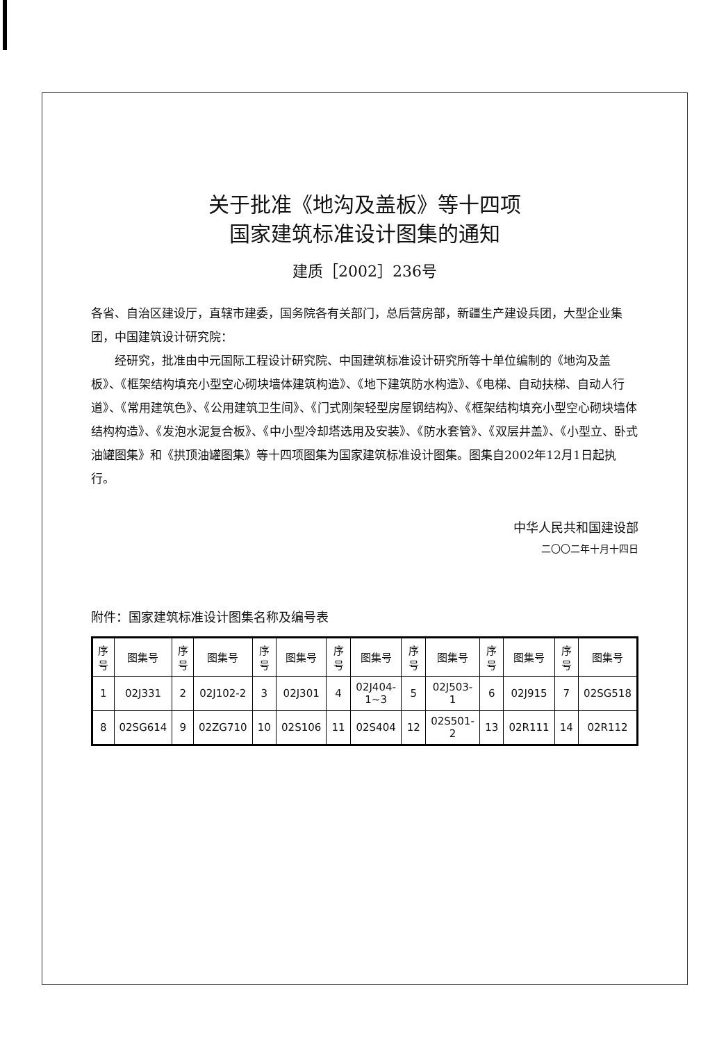关于批准《地沟及盖板》等十四项
国家建筑标准设计图集的通知
建质［2002］236号
各省、自治区建设厅，直辖市建委，国务院各有关部门，总后营房部，新疆生产建设兵团，大型企业集团，中国建筑设计研究院：
经研究，批准由中元国际工程设计研究院、中国建筑标准设计研究所等十单位编制的《地沟及盖板》、《框架结构填充小型空心砌块墙体建筑构造》、《地下建筑防水构造》、《电梯、自动扶梯、自动人行道》、《常用建筑色》、《公用建筑卫生间》、《门式刚架轻型房屋钢结构》、《框架结构填充小型空心砌块墙体结构构造》、《发泡水泥复合板》、《中小型冷却塔选用及安装》、《防水套管》、《双层井盖》、《小型立、卧式油罐图集》和《拱顶油罐图集》等十四项图集为国家建筑标准设计图集。图集自2002年12月1日起执行。
中华人民共和国建设部
二〇〇二年十月十四日
附件：国家建筑标准设计图集名称及编号表
| 序号 | 图集号 | 序号 | 图集号 | 序号 | 图集号 | 序号 | 图集号 | 序号 | 图集号 | 序号 | 图集号 | 序号 | 图集号 |
| --- | --- | --- | --- | --- | --- | --- | --- | --- | --- | --- | --- | --- | --- |
| 1 | 02J331 | 2 | 02J102-2 | 3 | 02J301 | 4 | 02J404-1~3 | 5 | 02J503-1 | 6 | 02J915 | 7 | 02SG518 |
| 8 | 02SG614 | 9 | 02ZG710 | 10 | 02S106 | 11 | 02S404 | 12 | 02S501-2 | 13 | 02R111 | 14 | 02R112 |